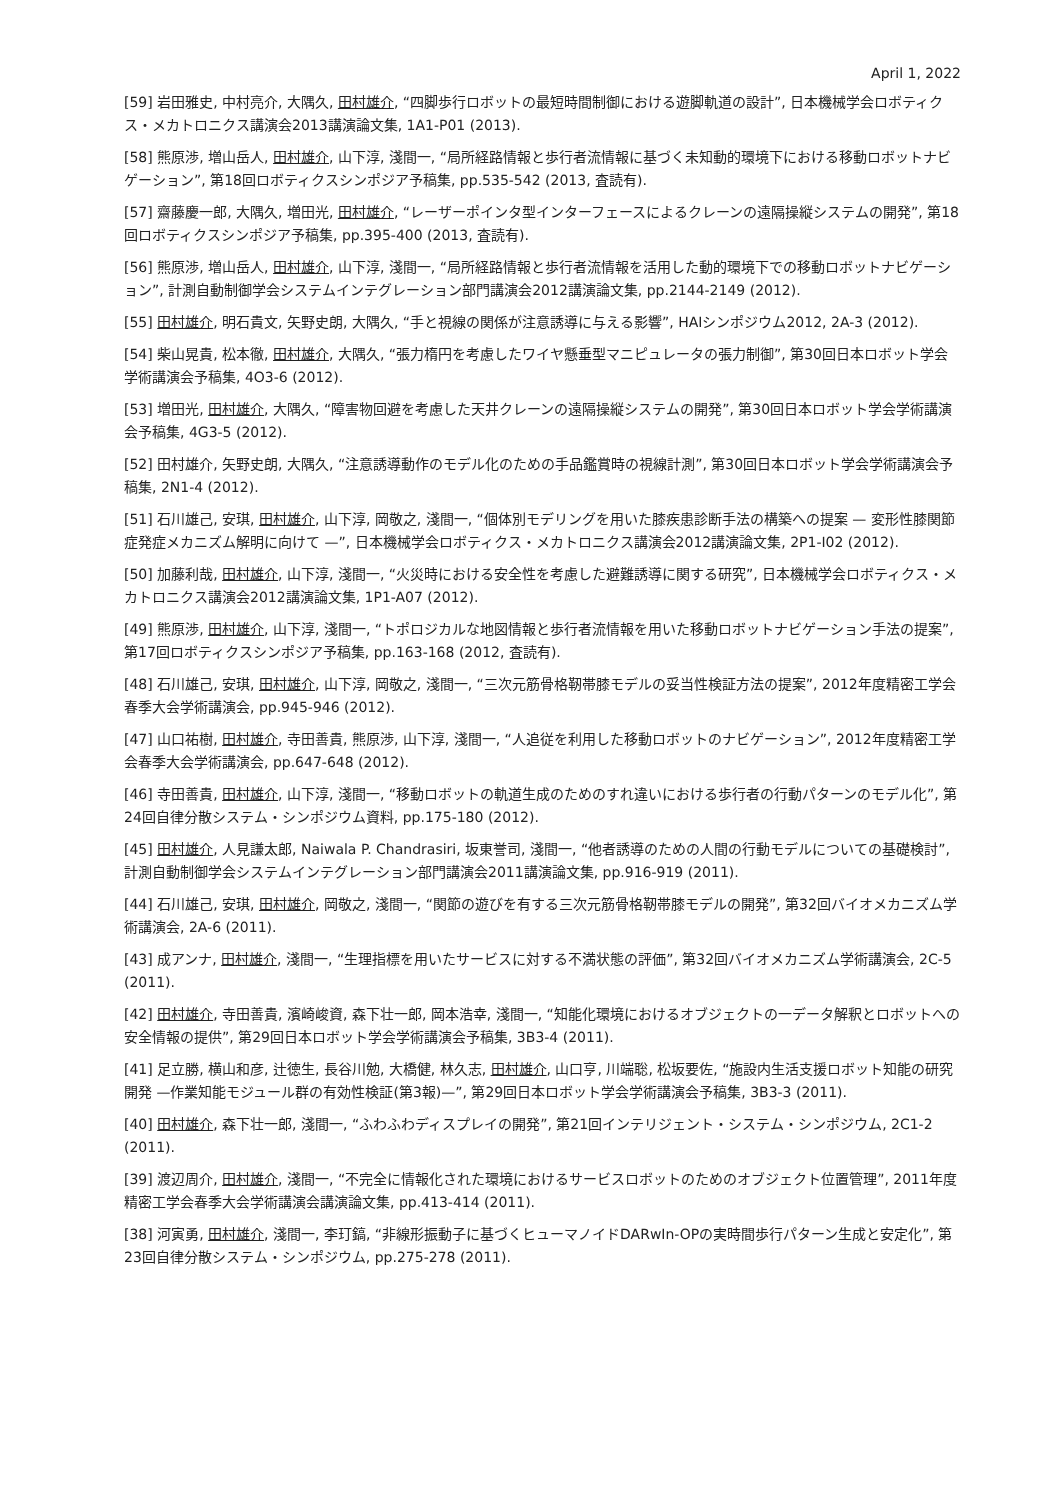April 1, 2022
[59] 岩田雅史, 中村亮介, 大隅久, 田村雄介, “四脚歩行ロボットの最短時間制御における遊脚軌道の設計”, 日本機械学会ロボティクス・メカトロニクス講演会2013講演論文集, 1A1-P01 (2013).
[58] 熊原渉, 増山岳人, 田村雄介, 山下淳, 淺間一, “局所経路情報と歩行者流情報に基づく未知動的環境下における移動ロボットナビゲーション”, 第18回ロボティクスシンポジア予稿集, pp.535-542 (2013, 査読有).
[57] 齋藤慶一郎, 大隅久, 増田光, 田村雄介, “レーザーポインタ型インターフェースによるクレーンの遠隔操縦システムの開発”, 第18回ロボティクスシンポジア予稿集, pp.395-400 (2013, 査読有).
[56] 熊原渉, 増山岳人, 田村雄介, 山下淳, 淺間一, “局所経路情報と歩行者流情報を活用した動的環境下での移動ロボットナビゲーション”, 計測自動制御学会システムインテグレーション部門講演会2012講演論文集, pp.2144-2149 (2012).
[55] 田村雄介, 明石貴文, 矢野史朗, 大隅久, “手と視線の関係が注意誘導に与える影響”, HAIシンポジウム2012, 2A-3 (2012).
[54] 柴山晃貴, 松本徹, 田村雄介, 大隅久, “張力楕円を考慮したワイヤ懸垂型マニピュレータの張力制御”, 第30回日本ロボット学会学術講演会予稿集, 4O3-6 (2012).
[53] 増田光, 田村雄介, 大隅久, “障害物回避を考慮した天井クレーンの遠隔操縦システムの開発”, 第30回日本ロボット学会学術講演会予稿集, 4G3-5 (2012).
[52] 田村雄介, 矢野史朗, 大隅久, “注意誘導動作のモデル化のための手品鑑賞時の視線計測”, 第30回日本ロボット学会学術講演会予稿集, 2N1-4 (2012).
[51] 石川雄己, 安琪, 田村雄介, 山下淳, 岡敬之, 淺間一, “個体別モデリングを用いた膝疾患診断手法の構築への提案 — 変形性膝関節症発症メカニズム解明に向けて —”, 日本機械学会ロボティクス・メカトロニクス講演会2012講演論文集, 2P1-I02 (2012).
[50] 加藤利哉, 田村雄介, 山下淳, 淺間一, “火災時における安全性を考慮した避難誘導に関する研究”, 日本機械学会ロボティクス・メカトロニクス講演会2012講演論文集, 1P1-A07 (2012).
[49] 熊原渉, 田村雄介, 山下淳, 淺間一, “トポロジカルな地図情報と歩行者流情報を用いた移動ロボットナビゲーション手法の提案”, 第17回ロボティクスシンポジア予稿集, pp.163-168 (2012, 査読有).
[48] 石川雄己, 安琪, 田村雄介, 山下淳, 岡敬之, 淺間一, “三次元筋骨格靭帯膝モデルの妥当性検証方法の提案”, 2012年度精密工学会春季大会学術講演会, pp.945-946 (2012).
[47] 山口祐樹, 田村雄介, 寺田善貴, 熊原渉, 山下淳, 淺間一, “人追従を利用した移動ロボットのナビゲーション”, 2012年度精密工学会春季大会学術講演会, pp.647-648 (2012).
[46] 寺田善貴, 田村雄介, 山下淳, 淺間一, “移動ロボットの軌道生成のためのすれ違いにおける歩行者の行動パターンのモデル化”, 第24回自律分散システム・シンポジウム資料, pp.175-180 (2012).
[45] 田村雄介, 人見謙太郎, Naiwala P. Chandrasiri, 坂東誉司, 淺間一, “他者誘導のための人間の行動モデルについての基礎検討”, 計測自動制御学会システムインテグレーション部門講演会2011講演論文集, pp.916-919 (2011).
[44] 石川雄己, 安琪, 田村雄介, 岡敬之, 淺間一, “関節の遊びを有する三次元筋骨格靭帯膝モデルの開発”, 第32回バイオメカニズム学術講演会, 2A-6 (2011).
[43] 成アンナ, 田村雄介, 淺間一, “生理指標を用いたサービスに対する不満状態の評価”, 第32回バイオメカニズム学術講演会, 2C-5 (2011).
[42] 田村雄介, 寺田善貴, 濱崎峻資, 森下壮一郎, 岡本浩幸, 淺間一, “知能化環境におけるオブジェクトの一データ解釈とロボットへの安全情報の提供”, 第29回日本ロボット学会学術講演会予稿集, 3B3-4 (2011).
[41] 足立勝, 横山和彦, 辻徳生, 長谷川勉, 大橋健, 林久志, 田村雄介, 山口亨, 川端聡, 松坂要佐, “施設内生活支援ロボット知能の研究開発 —作業知能モジュール群の有効性検証(第3報)—”, 第29回日本ロボット学会学術講演会予稿集, 3B3-3 (2011).
[40] 田村雄介, 森下壮一郎, 淺間一, “ふわふわディスプレイの開発”, 第21回インテリジェント・システム・シンポジウム, 2C1-2 (2011).
[39] 渡辺周介, 田村雄介, 淺間一, “不完全に情報化された環境におけるサービスロボットのためのオブジェクト位置管理”, 2011年度精密工学会春季大会学術講演会講演論文集, pp.413-414 (2011).
[38] 河寅勇, 田村雄介, 淺間一, 李玎鎬, “非線形振動子に基づくヒューマノイドDARwIn-OPの実時間歩行パターン生成と安定化”, 第23回自律分散システム・シンポジウム, pp.275-278 (2011).